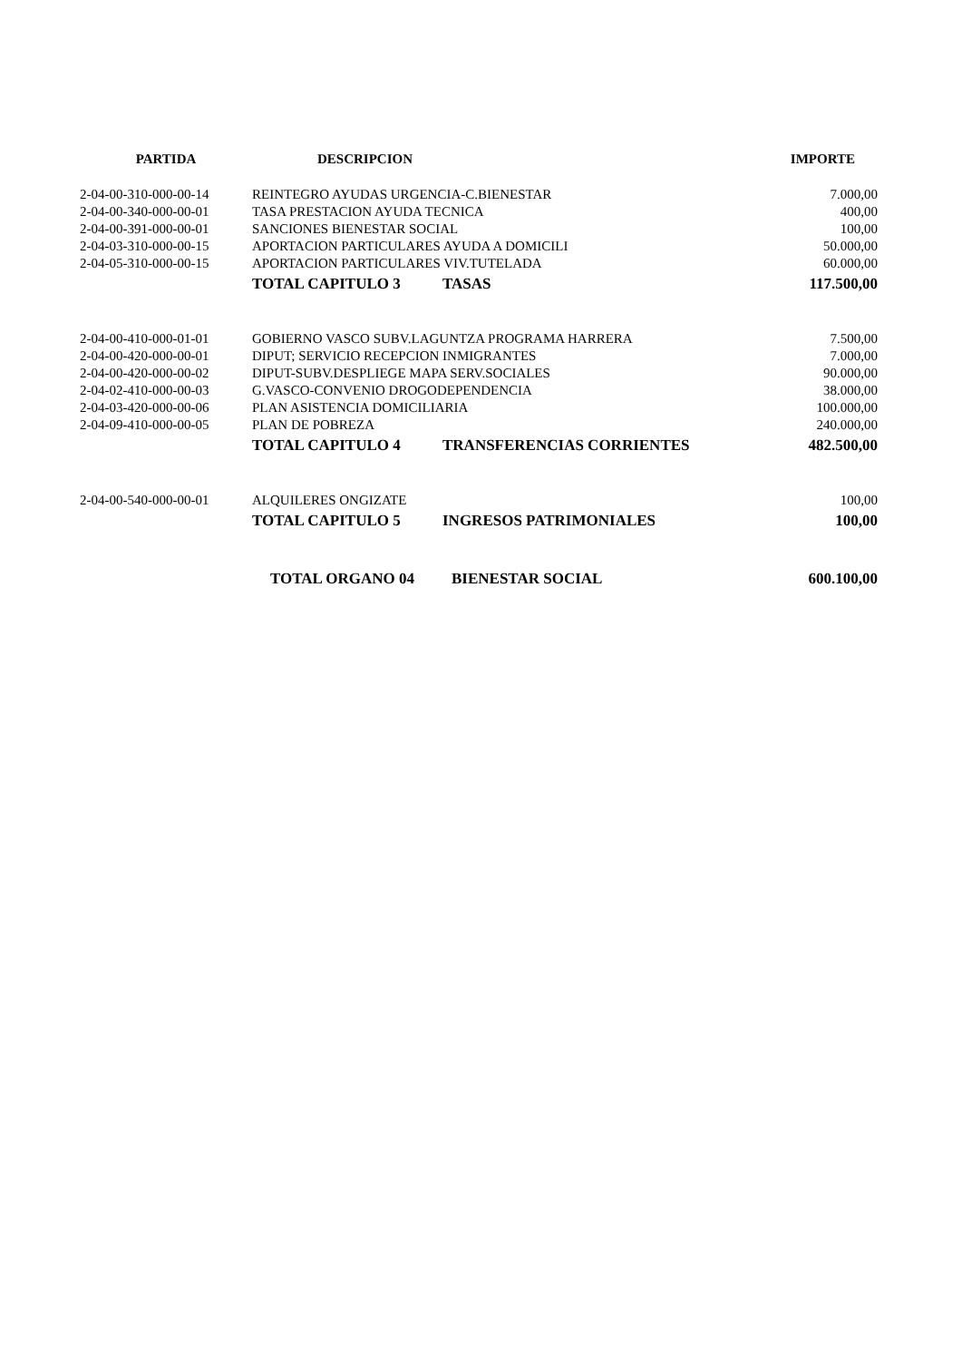| PARTIDA | DESCRIPCION | | IMPORTE |
| --- | --- | --- | --- |
| 2-04-00-310-000-00-14 | REINTEGRO AYUDAS URGENCIA-C.BIENESTAR | | 7.000,00 |
| 2-04-00-340-000-00-01 | TASA PRESTACION AYUDA TECNICA | | 400,00 |
| 2-04-00-391-000-00-01 | SANCIONES BIENESTAR SOCIAL | | 100,00 |
| 2-04-03-310-000-00-15 | APORTACION PARTICULARES AYUDA A DOMICILI | | 50.000,00 |
| 2-04-05-310-000-00-15 | APORTACION PARTICULARES VIV.TUTELADA | | 60.000,00 |
| | TOTAL CAPITULO 3 | TASAS | 117.500,00 |
| 2-04-00-410-000-01-01 | GOBIERNO VASCO SUBV.LAGUNTZA PROGRAMA HARRERA | | 7.500,00 |
| 2-04-00-420-000-00-01 | DIPUT; SERVICIO RECEPCION INMIGRANTES | | 7.000,00 |
| 2-04-00-420-000-00-02 | DIPUT-SUBV.DESPLIEGE MAPA SERV.SOCIALES | | 90.000,00 |
| 2-04-02-410-000-00-03 | G.VASCO-CONVENIO DROGODEPENDENCIA | | 38.000,00 |
| 2-04-03-420-000-00-06 | PLAN ASISTENCIA DOMICILIARIA | | 100.000,00 |
| 2-04-09-410-000-00-05 | PLAN DE POBREZA | | 240.000,00 |
| | TOTAL CAPITULO 4 | TRANSFERENCIAS CORRIENTES | 482.500,00 |
| 2-04-00-540-000-00-01 | ALQUILERES ONGIZATE | | 100,00 |
| | TOTAL CAPITULO 5 | INGRESOS PATRIMONIALES | 100,00 |
| | TOTAL ORGANO 04 | BIENESTAR SOCIAL | 600.100,00 |